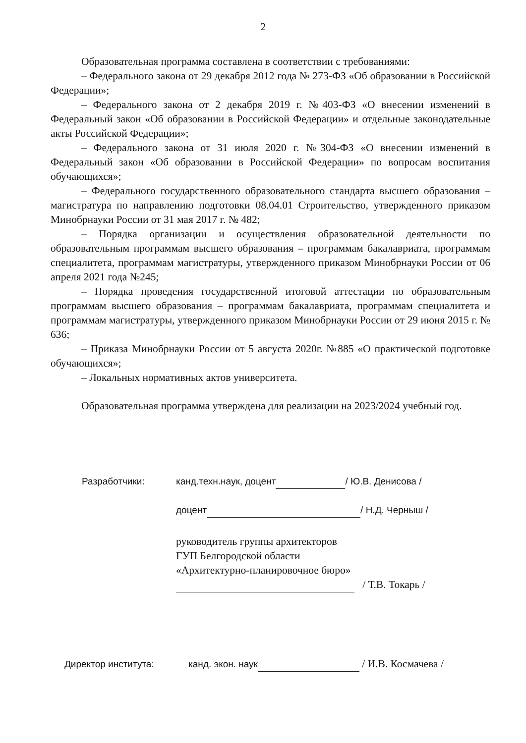2
Образовательная программа составлена в соответствии с требованиями:
– Федерального закона от 29 декабря 2012 года № 273-ФЗ «Об образовании в Российской Федерации»;
– Федерального закона от 2 декабря 2019 г. №403-ФЗ «О внесении изменений в Федеральный закон «Об образовании в Российской Федерации» и отдельные законодательные акты Российской Федерации»;
– Федерального закона от 31 июля 2020 г. №304-ФЗ «О внесении изменений в Федеральный закон «Об образовании в Российской Федерации» по вопросам воспитания обучающихся»;
– Федерального государственного образовательного стандарта высшего образования – магистратура по направлению подготовки 08.04.01 Строительство, утвержденного приказом Минобрнауки России от 31 мая 2017 г. № 482;
– Порядка организации и осуществления образовательной деятельности по образовательным программам высшего образования – программам бакалавриата, программам специалитета, программам магистратуры, утвержденного приказом Минобрнауки России от 06 апреля 2021 года №245;
– Порядка проведения государственной итоговой аттестации по образовательным программам высшего образования – программам бакалавриата, программам специалитета и программам магистратуры, утвержденного приказом Минобрнауки России от 29 июня 2015 г. № 636;
– Приказа Минобрнауки России от 5 августа 2020г. №885 «О практической подготовке обучающихся»;
– Локальных нормативных актов университета.
Образовательная программа утверждена для реализации на 2023/2024 учебный год.
Разработчики: канд.техн.наук, доцент / Ю.В. Денисова /
доцент / Н.Д. Черныш /
руководитель группы архитекторов
ГУП Белгородской области
«Архитектурно-планировочное бюро»
/ Т.В. Токарь /
Директор института: канд. экон. наук / И.В. Космачева /